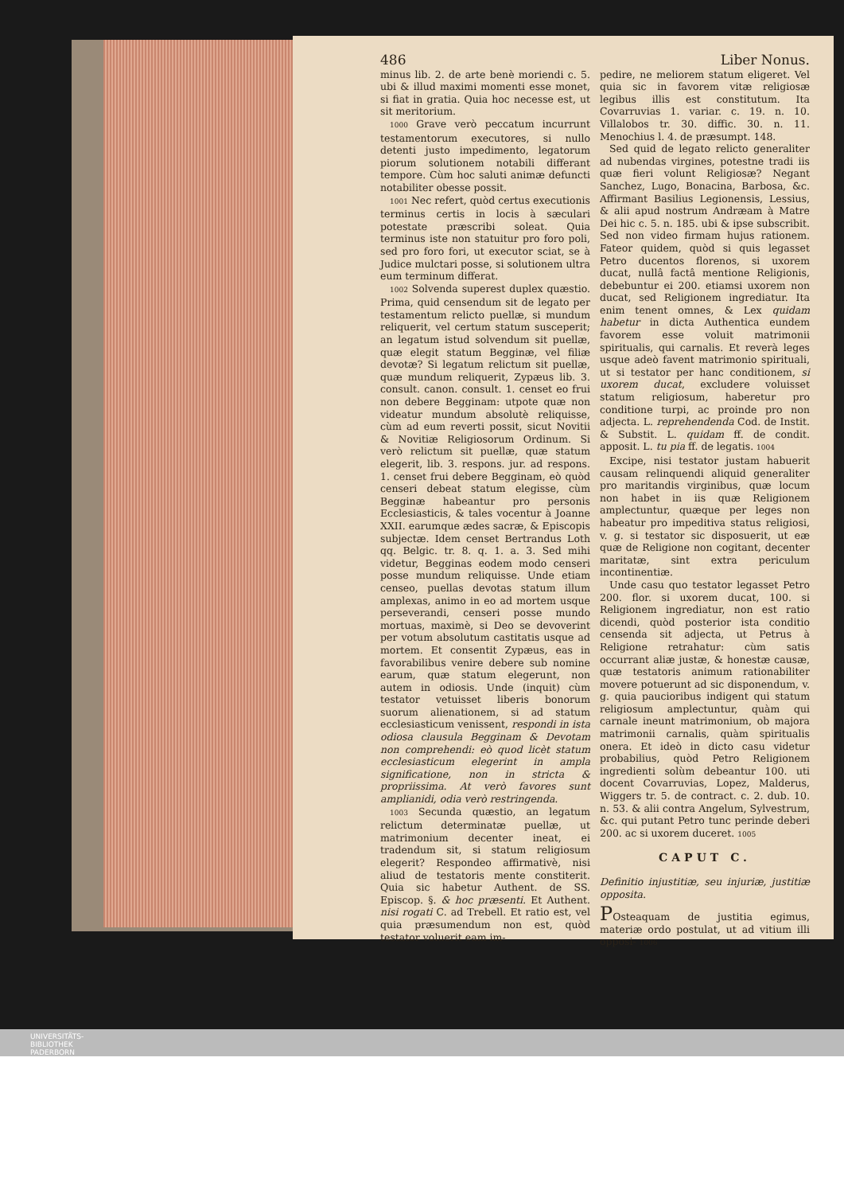486 Liber Nonus.
minus lib. 2. de arte benè moriendi c. 5. ubi & illud maximi momenti esse monet, si fiat in gratia. Quia hoc necesse est, ut sit meritorium.
1000 Grave verò peccatum incurrunt testamentorum executores, si nullo detenti justo impedimento, legatorum piorum solutionem notabili differant tempore. Cùm hoc saluti animæ defuncti notabiliter obesse possit.
1001 Nec refert, quòd certus executionis terminus certis in locis à sæculari potestate præscribi soleat. Quia terminus iste non statuitur pro foro poli, sed pro foro fori, ut executor sciat, se à Judice mulctari posse, si solutionem ultra eum terminum differat.
1002 Solvenda superest duplex quæstio. Prima, quid censendum sit de legato per testamentum relicto puellæ, si mundum reliquerit, vel certum statum susceperit; an legatum istud solvendum sit puellæ, quæ elegit statum Begginæ, vel filiæ devotæ? Si legatum relictum sit puellæ, quæ mundum reliquerit, Zypæus lib. 3. consult. canon. consult. 1. censet eo frui non debere Begginam: utpote quæ non videatur mundum absolutè reliquisse, cùm ad eum reverti possit, sicut Novitii & Novitiæ Religiosorum Ordinum. Si verò relictum sit puellæ, quæ statum elegerit, lib. 3. respons. jur. ad respons. 1. censet frui debere Begginam, eò quòd censeri debeat statum elegisse, cùm Begginæ habeantur pro personis Ecclesiasticis, & tales vocentur à Joanne XXII. earumque ædes sacræ, & Episcopis subjectæ. Idem censet Bertrandus Loth qq. Belgic. tr. 8. q. 1. a. 3. Sed mihi videtur, Begginas eodem modo censeri posse mundum reliquisse. Unde etiam censeo, puellas devotas statum illum amplexas, animo in eo ad mortem usque perseverandi, censeri posse mundo mortuas, maximè, si Deo se devoverint per votum absolutum castitatis usque ad mortem. Et consentit Zypæus, eas in favorabilibus venire debere sub nomine earum, quæ statum elegerunt, non autem in odiosis. Unde (inquit) cùm testator vetuisset liberis bonorum suorum alienationem, si ad statum ecclesiasticum venissent, respondi in ista odiosa clausula Begginam & Devotam non comprehendi: eò quod licèt statum ecclesiasticum elegerint in ampla significatione, non in stricta & propriissima. At verò favores sunt amplianidi, odia verò restringenda.
1003 Secunda quæstio, an legatum relictum determinatæ puellæ, ut matrimonium decenter ineat, ei tradendum sit, si statum religiosum elegerit? Respondeo affirmativè, nisi aliud de testatoris mente constiterit. Quia sic habetur Authent. de SS. Episcop. §. & hoc præsenti. Et Authent. nisi rogati C. ad Trebell. Et ratio est, vel quia præsumendum non est, quòd testator voluerit eam im-
pedire, ne meliorem statum eligeret. Vel quia sic in favorem vitæ religiosæ legibus illis est constitutum. Ita Covarruvias 1. variar. c. 19. n. 10. Villalobos tr. 30. diffic. 30. n. 11. Menochius l. 4. de præsumpt. 148.
Sed quid de legato relicto generaliter ad nubendas virgines, potestne tradi iis quæ fieri volunt Religiosæ? Negant Sanchez, Lugo, Bonacina, Barbosa, &c. Affirmant Basilius Legionensis, Lessius, & alii apud nostrum Andræam à Matre Dei hic c. 5. n. 185. ubi & ipse subscribit. Sed non video firmam hujus rationem. Fateor quidem, quòd si quis legasset Petro ducentos florenos, si uxorem ducat, nullâ factâ mentione Religionis, debebuntur ei 200. etiamsi uxorem non ducat, sed Religionem ingrediatur. Ita enim tenent omnes, & Lex quidam habetur in dicta Authentica eundem favorem esse voluit matrimonii spiritualis, qui carnalis. Et reverà leges usque adeò favent matrimonio spirituali, ut si testator per hanc conditionem, si uxorem ducat, excludere voluisset statum religiosum, haberetur pro conditione turpi, ac proinde pro non adjecta. L. reprehendenda Cod. de Instit. & Substit. L. quidam ff. de condit. apposit. L. tu pia ff. de legatis. 1004
Excipe, nisi testator justam habuerit causam relinquendi aliquid generaliter pro maritandis virginibus, quæ locum non habet in iis quæ Religionem amplectuntur, quæque per leges non habeatur pro impeditiva status religiosi, v. g. si testator sic disposuerit, ut eæ quæ de Religione non cogitant, decenter maritatæ, sint extra periculum incontinentiæ.
Unde casu quo testator legasset Petro 200. flor. si uxorem ducat, 100. si Religionem ingrediatur, non est ratio dicendi, quòd posterior ista conditio censenda sit adjecta, ut Petrus à Religione retrahatur: cùm satis occurrant aliæ justæ, & honestæ causæ, quæ testatoris animum rationabiliter movere potuerunt ad sic disponendum, v. g. quia paucioribus indigent qui statum religiosum amplectuntur, quàm qui carnale ineunt matrimonium, ob majora matrimonii carnalis, quàm spiritualis onera. Et ideò in dicto casu videtur probabilius, quòd Petro Religionem ingredienti solùm debeantur 100. uti docent Covarruvias, Lopez, Malderus, Wiggers tr. 5. de contract. c. 2. dub. 10. n. 53. & alii contra Angelum, Sylvestrum, &c. qui putant Petro tunc perinde deberi 200. ac si uxorem duceret. 1005
CAPUT C.
Definitio injustitiæ, seu injuriæ, justitiæ opposita.
POsteaquam de justitia egimus, materiæ ordo postulat, ut ad vitium illi opposi- 1006
UNIVERSITÄTS-
BIBLIOTHEK
PADERBORN